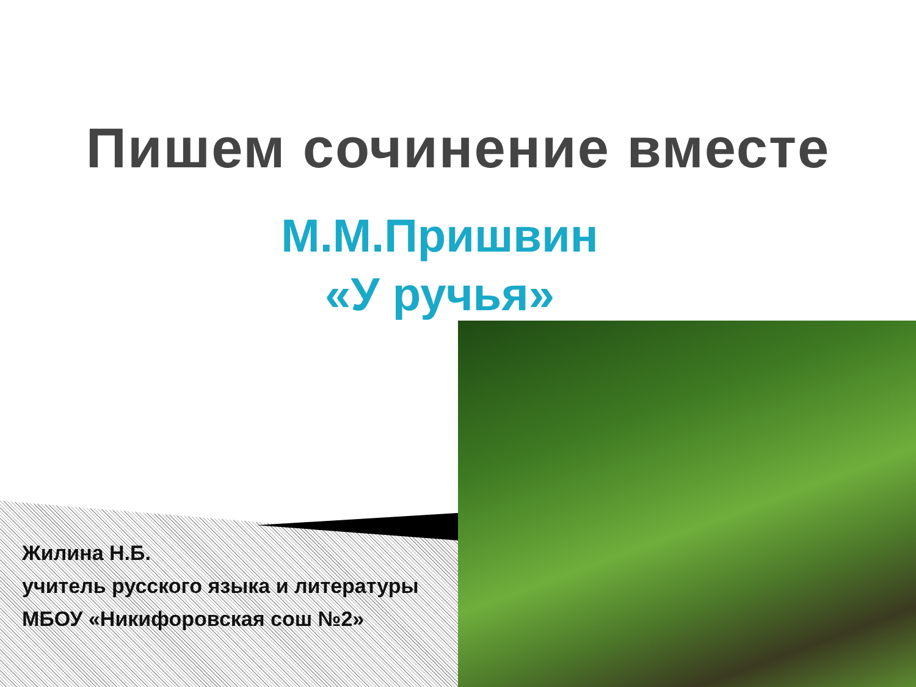Пишем сочинение вместе
М.М.Пришвин
«У ручья»
Жилина Н.Б.
учитель русского языка и литературы
МБОУ «Никифоровская сош №2»